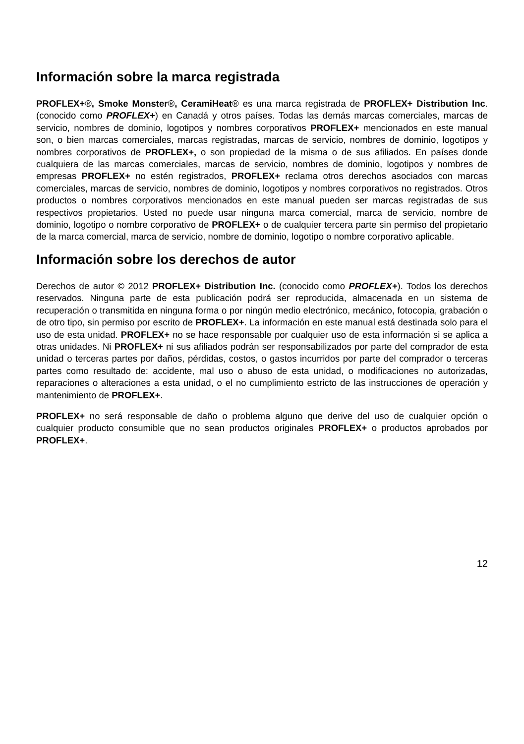Información sobre la marca registrada
PROFLEX+®, Smoke Monster®, CeramiHeat® es una marca registrada de PROFLEX+ Distribution Inc. (conocido como PROFLEX+) en Canadá y otros países. Todas las demás marcas comerciales, marcas de servicio, nombres de dominio, logotipos y nombres corporativos PROFLEX+ mencionados en este manual son, o bien marcas comerciales, marcas registradas, marcas de servicio, nombres de dominio, logotipos y nombres corporativos de PROFLEX+, o son propiedad de la misma o de sus afiliados. En países donde cualquiera de las marcas comerciales, marcas de servicio, nombres de dominio, logotipos y nombres de empresas PROFLEX+ no estén registrados, PROFLEX+ reclama otros derechos asociados con marcas comerciales, marcas de servicio, nombres de dominio, logotipos y nombres corporativos no registrados. Otros productos o nombres corporativos mencionados en este manual pueden ser marcas registradas de sus respectivos propietarios. Usted no puede usar ninguna marca comercial, marca de servicio, nombre de dominio, logotipo o nombre corporativo de PROFLEX+ o de cualquier tercera parte sin permiso del propietario de la marca comercial, marca de servicio, nombre de dominio, logotipo o nombre corporativo aplicable.
Información sobre los derechos de autor
Derechos de autor © 2012 PROFLEX+ Distribution Inc. (conocido como PROFLEX+). Todos los derechos reservados. Ninguna parte de esta publicación podrá ser reproducida, almacenada en un sistema de recuperación o transmitida en ninguna forma o por ningún medio electrónico, mecánico, fotocopia, grabación o de otro tipo, sin permiso por escrito de PROFLEX+. La información en este manual está destinada solo para el uso de esta unidad. PROFLEX+ no se hace responsable por cualquier uso de esta información si se aplica a otras unidades. Ni PROFLEX+ ni sus afiliados podrán ser responsabilizados por parte del comprador de esta unidad o terceras partes por daños, pérdidas, costos, o gastos incurridos por parte del comprador o terceras partes como resultado de: accidente, mal uso o abuso de esta unidad, o modificaciones no autorizadas, reparaciones o alteraciones a esta unidad, o el no cumplimiento estricto de las instrucciones de operación y mantenimiento de PROFLEX+.
PROFLEX+ no será responsable de daño o problema alguno que derive del uso de cualquier opción o cualquier producto consumible que no sean productos originales PROFLEX+ o productos aprobados por PROFLEX+.
12